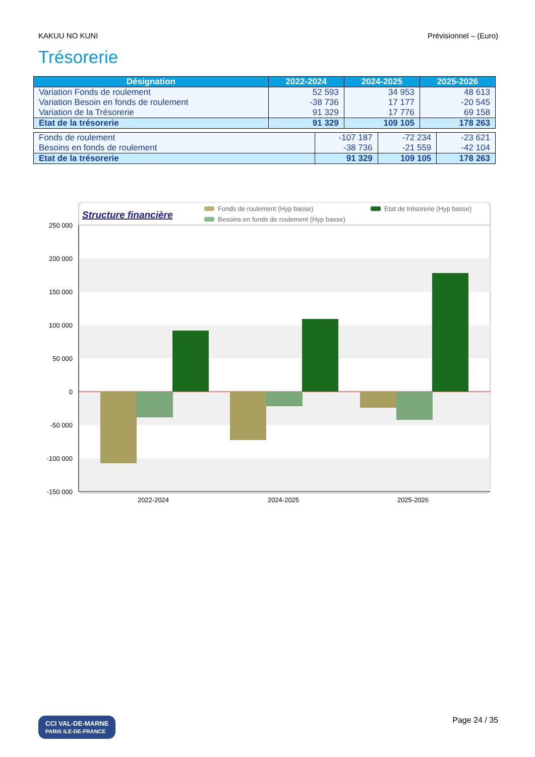KAKUU NO KUNI Prévisionnel – (Euro)
Trésorerie
| Désignation | 2022-2024 | 2024-2025 | 2025-2026 |
| --- | --- | --- | --- |
| Variation Fonds de roulement | 52 593 | 34 953 | 48 613 |
| Variation Besoin en fonds de roulement | -38 736 | 17 177 | -20 545 |
| Variation de la Trésorerie | 91 329 | 17 776 | 69 158 |
| Etat de la trésorerie | 91 329 | 109 105 | 178 263 |
| Fonds de roulement | -107 187 | -72 234 | -23 621 |
| Besoins en fonds de roulement | -38 736 | -21 559 | -42 104 |
| Etat de la trésorerie | 91 329 | 109 105 | 178 263 |
Structure financière
Fonds de roulement (Hyp basse)
Etat de trésorerie (Hyp basse)
Besoins en fonds de roulement (Hyp basse)
250 000
200 000
150 000
100 000
50 000
0
-50 000
-100 000
-150 000
2022-2024
2024-2025
2025-2026
CCI VAL-DE-MARNE
PARIS ILE-DE-FRANCE Page 24 / 35